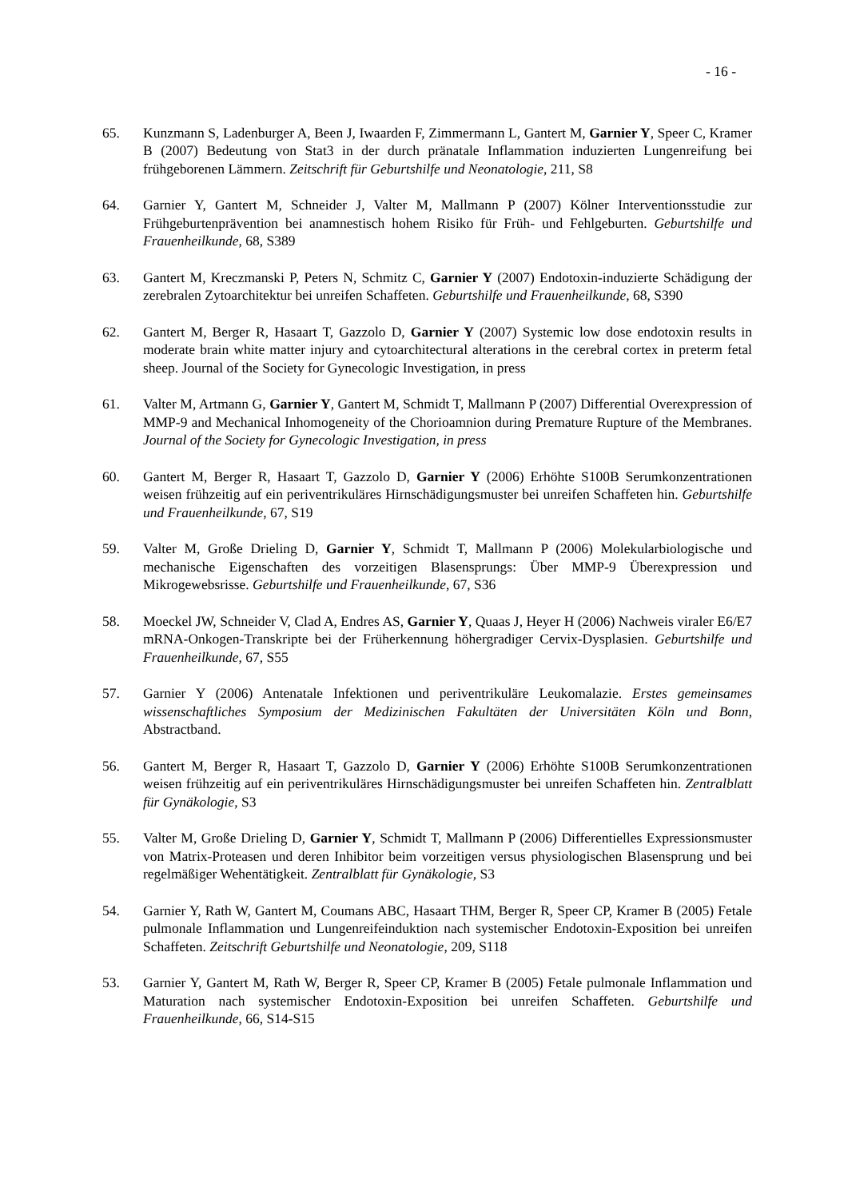- 16 -
65. Kunzmann S, Ladenburger A, Been J, Iwaarden F, Zimmermann L, Gantert M, Garnier Y, Speer C, Kramer B (2007) Bedeutung von Stat3 in der durch pränatale Inflammation induzierten Lungenreifung bei frühgeborenen Lämmern. Zeitschrift für Geburtshilfe und Neonatologie, 211, S8
64. Garnier Y, Gantert M, Schneider J, Valter M, Mallmann P (2007) Kölner Interventionsstudie zur Frühgeburtenprävention bei anamnestisch hohem Risiko für Früh- und Fehlgeburten. Geburtshilfe und Frauenheilkunde, 68, S389
63. Gantert M, Kreczmanski P, Peters N, Schmitz C, Garnier Y (2007) Endotoxin-induzierte Schädigung der zerebralen Zytoarchitektur bei unreifen Schaffeten. Geburtshilfe und Frauenheilkunde, 68, S390
62. Gantert M, Berger R, Hasaart T, Gazzolo D, Garnier Y (2007) Systemic low dose endotoxin results in moderate brain white matter injury and cytoarchitectural alterations in the cerebral cortex in preterm fetal sheep. Journal of the Society for Gynecologic Investigation, in press
61. Valter M, Artmann G, Garnier Y, Gantert M, Schmidt T, Mallmann P (2007) Differential Overexpression of MMP-9 and Mechanical Inhomogeneity of the Chorioamnion during Premature Rupture of the Membranes. Journal of the Society for Gynecologic Investigation, in press
60. Gantert M, Berger R, Hasaart T, Gazzolo D, Garnier Y (2006) Erhöhte S100B Serumkonzentrationen weisen frühzeitig auf ein periventrikuläres Hirnschädigungsmuster bei unreifen Schaffeten hin. Geburtshilfe und Frauenheilkunde, 67, S19
59. Valter M, Große Drieling D, Garnier Y, Schmidt T, Mallmann P (2006) Molekularbiologische und mechanische Eigenschaften des vorzeitigen Blasensprungs: Über MMP-9 Überexpression und Mikrogewebsrisse. Geburtshilfe und Frauenheilkunde, 67, S36
58. Moeckel JW, Schneider V, Clad A, Endres AS, Garnier Y, Quaas J, Heyer H (2006) Nachweis viraler E6/E7 mRNA-Onkogen-Transkripte bei der Früherkennung höhergradiger Cervix-Dysplasien. Geburtshilfe und Frauenheilkunde, 67, S55
57. Garnier Y (2006) Antenatale Infektionen und periventrikuläre Leukomalazie. Erstes gemeinsames wissenschaftliches Symposium der Medizinischen Fakultäten der Universitäten Köln und Bonn, Abstractband.
56. Gantert M, Berger R, Hasaart T, Gazzolo D, Garnier Y (2006) Erhöhte S100B Serumkonzentrationen weisen frühzeitig auf ein periventrikuläres Hirnschädigungsmuster bei unreifen Schaffeten hin. Zentralblatt für Gynäkologie, S3
55. Valter M, Große Drieling D, Garnier Y, Schmidt T, Mallmann P (2006) Differentielles Expressionsmuster von Matrix-Proteasen und deren Inhibitor beim vorzeitigen versus physiologischen Blasensprung und bei regelmäßiger Wehentätigkeit. Zentralblatt für Gynäkologie, S3
54. Garnier Y, Rath W, Gantert M, Coumans ABC, Hasaart THM, Berger R, Speer CP, Kramer B (2005) Fetale pulmonale Inflammation und Lungenreifeinduktion nach systemischer Endotoxin-Exposition bei unreifen Schaffeten. Zeitschrift Geburtshilfe und Neonatologie, 209, S118
53. Garnier Y, Gantert M, Rath W, Berger R, Speer CP, Kramer B (2005) Fetale pulmonale Inflammation und Maturation nach systemischer Endotoxin-Exposition bei unreifen Schaffeten. Geburtshilfe und Frauenheilkunde, 66, S14-S15